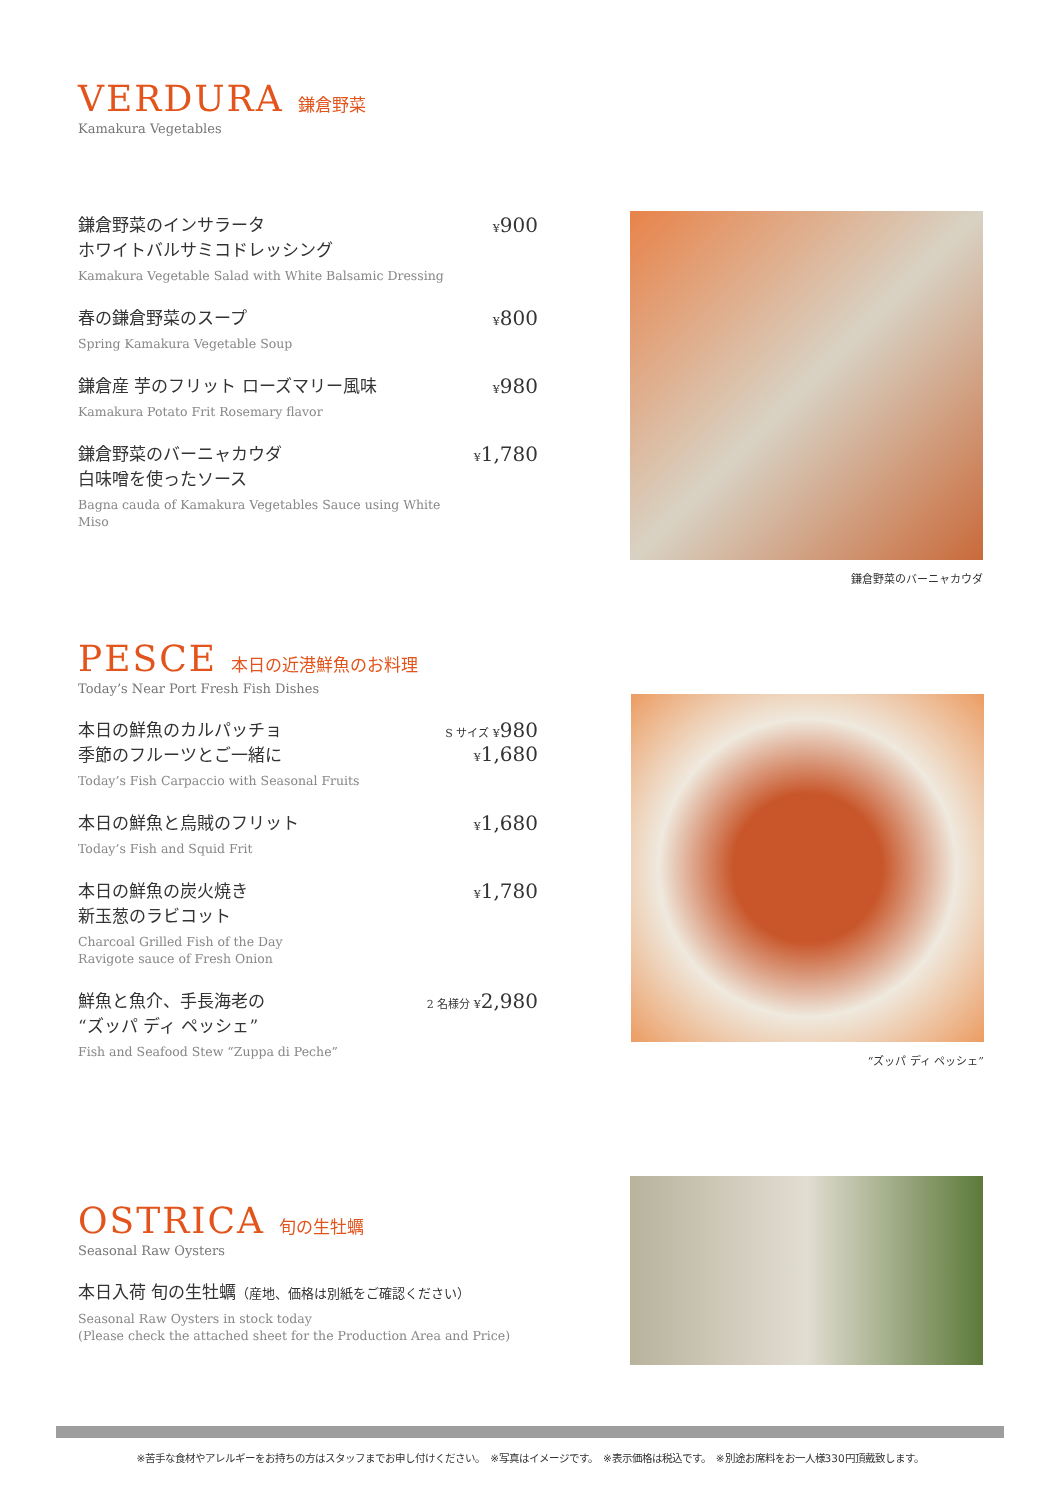VERDURA 鎌倉野菜
Kamakura Vegetables
鎌倉野菜のインサラータ
ホワイトバルサミコドレッシング
Kamakura Vegetable Salad with White Balsamic Dressing
¥900
春の鎌倉野菜のスープ
Spring Kamakura Vegetable Soup
¥800
鎌倉産 芋のフリット ローズマリー風味
Kamakura Potato Frit Rosemary flavor
¥980
鎌倉野菜のバーニャカウダ
白味噌を使ったソース
Bagna cauda of Kamakura Vegetables Sauce using White Miso
¥1,780
鎌倉野菜のバーニャカウダ
PESCE 本日の近港鮮魚のお料理
Today’s Near Port Fresh Fish Dishes
本日の鮮魚のカルパッチョ
季節のフルーツとご一緒に
Today’s Fish Carpaccio with Seasonal Fruits
S サイズ ¥980
¥1,680
本日の鮮魚と烏賊のフリット
Today’s Fish and Squid Frit
¥1,680
本日の鮮魚の炭火焼き
新玉葱のラビコット
Charcoal Grilled Fish of the Day
Ravigote sauce of Fresh Onion
¥1,780
鮮魚と魚介、手長海老の
“ズッパ ディ ペッシェ”
Fish and Seafood Stew “Zuppa di Peche”
2 名様分 ¥2,980
“ズッパ ディ ペッシェ”
OSTRICA 旬の生牡蠣
Seasonal Raw Oysters
本日入荷 旬の生牡蠣（産地、価格は別紙をご確認ください）
Seasonal Raw Oysters in stock today
(Please check the attached sheet for the Production Area and Price)
※苦手な食材やアレルギーをお持ちの方はスタッフまでお申し付けください。　※写真はイメージです。　※表示価格は税込です。　※別途お席料をお一人様330円頂戴致します。